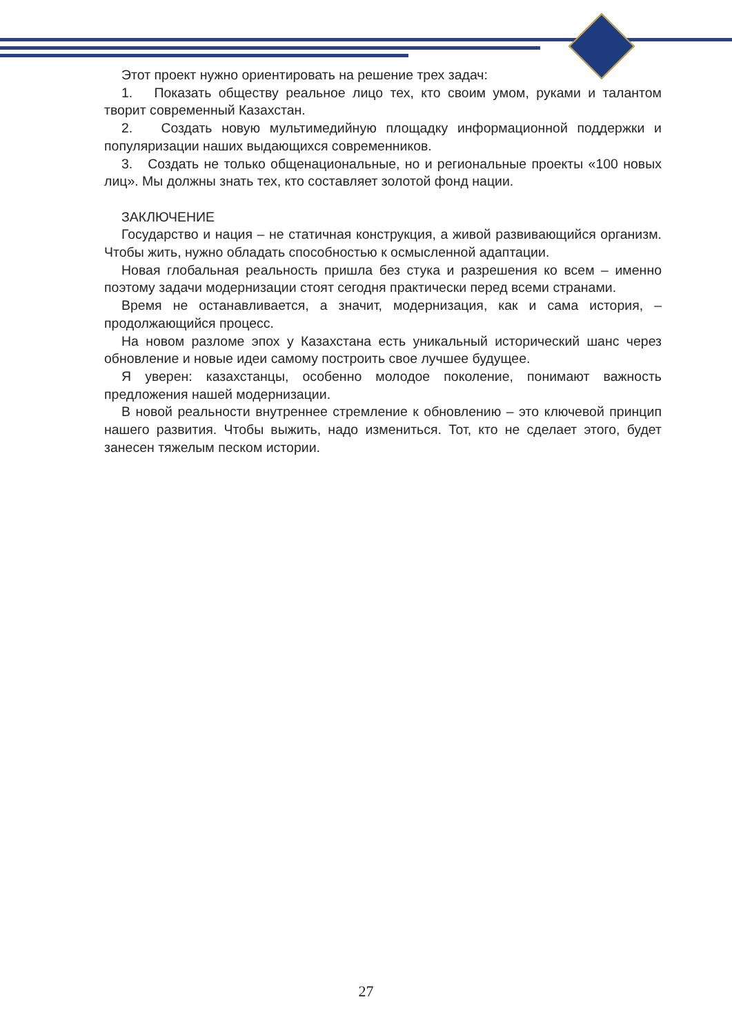Этот проект нужно ориентировать на решение трех задач:
1. Показать обществу реальное лицо тех, кто своим умом, руками и талантом творит современный Казахстан.
2. Создать новую мультимедийную площадку информационной поддержки и популяризации наших выдающихся современников.
3. Создать не только общенациональные, но и региональные проекты «100 новых лиц». Мы должны знать тех, кто составляет золотой фонд нации.
ЗАКЛЮЧЕНИЕ
Государство и нация – не статичная конструкция, а живой развивающийся организм. Чтобы жить, нужно обладать способностью к осмысленной адаптации.
Новая глобальная реальность пришла без стука и разрешения ко всем – именно поэтому задачи модернизации стоят сегодня практически перед всеми странами.
Время не останавливается, а значит, модернизация, как и сама история, – продолжающийся процесс.
На новом разломе эпох у Казахстана есть уникальный исторический шанс через обновление и новые идеи самому построить свое лучшее будущее.
Я уверен: казахстанцы, особенно молодое поколение, понимают важность предложения нашей модернизации.
В новой реальности внутреннее стремление к обновлению – это ключевой принцип нашего развития. Чтобы выжить, надо измениться. Тот, кто не сделает этого, будет занесен тяжелым песком истории.
27